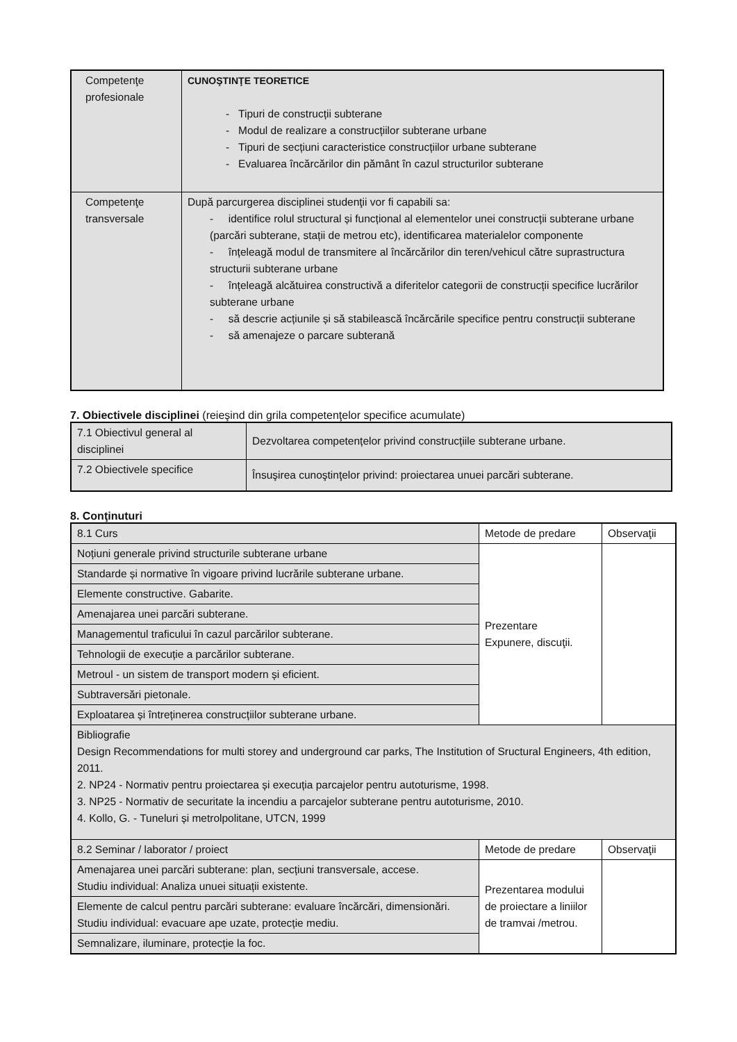| Competenţe profesionale | CUNOŞTINŢE TEORETICE - Tipuri de construcții subterane - Modul de realizare a construcțiilor subterane urbane - Tipuri de secțiuni caracteristice construcțiilor urbane subterane - Evaluarea încărcărilor din pământ în cazul structurilor subterane |
| Competenţe transversale | După parcurgerea disciplinei studenţii vor fi capabili sa: - identifice rolul structural și funcțional al elementelor unei construcții subterane urbane (parcări subterane, stații de metrou etc), identificarea materialelor componente - înțeleagă modul de transmitere al încărcărilor din teren/vehicul către suprastructura structurii subterane urbane - înțeleagă alcătuirea constructivă a diferitelor categorii de construcții specifice lucrărilor subterane urbane - să descrie acțiunile și să stabilească încărcările specifice pentru construcții subterane - să amenajeze o parcare subterană |
7. Obiectivele disciplinei (reieşind din grila competenţelor specifice acumulate)
| 7.1 Obiectivul general al disciplinei | Dezvoltarea competențelor privind construcțiile subterane urbane. |
| 7.2 Obiectivele specifice | Însuşirea cunoştinţelor privind: proiectarea unuei parcări subterane. |
8. Conţinuturi
| 8.1 Curs | Metode de predare | Observaţii |
| Noțiuni generale privind structurile subterane urbane | Prezentare Expunere, discuţii. | |
| Standarde și normative în vigoare privind lucrările subterane urbane. | | |
| Elemente constructive. Gabarite. | | |
| Amenajarea unei parcări subterane. | | |
| Managementul traficului în cazul parcărilor subterane. | | |
| Tehnologii de execuție a parcărilor subterane. | | |
| Metroul - un sistem de transport modern și eficient. | | |
| Subtraversări pietonale. | | |
| Exploatarea și întreținerea construcțiilor subterane urbane. | | |
| Bibliografie Design Recommendations for multi storey and underground car parks, The Institution of Sructural Engineers, 4th edition, 2011. 2. NP24 - Normativ pentru proiectarea și execuția parcajelor pentru autoturisme, 1998. 3. NP25 - Normativ de securitate la incendiu a parcajelor subterane pentru autoturisme, 2010. 4. Kollo, G. - Tuneluri și metrolpolitane, UTCN, 1999 | | |
| 8.2 Seminar / laborator / proiect | Metode de predare | Observaţii |
| Amenajarea unei parcări subterane: plan, secțiuni transversale, accese. Studiu individual: Analiza unuei situații existente. | Prezentarea modului de proiectare a liniilor de tramvai /metrou. | |
| Elemente de calcul pentru parcări subterane: evaluare încărcări, dimensionări. Studiu individual: evacuare ape uzate, protecție mediu. | | |
| Semnalizare, iluminare, protecție la foc. | | |